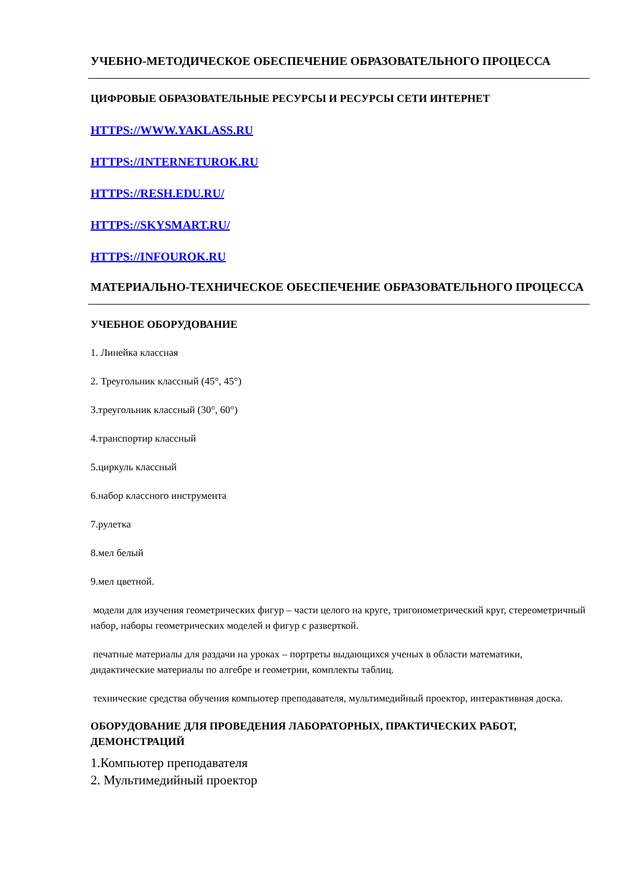УЧЕБНО-МЕТОДИЧЕСКОЕ ОБЕСПЕЧЕНИЕ ОБРАЗОВАТЕЛЬНОГО ПРОЦЕССА
ЦИФРОВЫЕ ОБРАЗОВАТЕЛЬНЫЕ РЕСУРСЫ И РЕСУРСЫ СЕТИ ИНТЕРНЕТ
HTTPS://WWW.YAKLASS.RU
HTTPS://INTERNETUROK.RU
HTTPS://RESH.EDU.RU/
HTTPS://SKYSMART.RU/
HTTPS://INFOUROK.RU
МАТЕРИАЛЬНО-ТЕХНИЧЕСКОЕ ОБЕСПЕЧЕНИЕ ОБРАЗОВАТЕЛЬНОГО ПРОЦЕССА
УЧЕБНОЕ ОБОРУДОВАНИЕ
1. Линейка классная
2. Треугольник классный (45°, 45°)
3.треугольник классный (30°, 60°)
4.транспортир классный
5.циркуль классный
6.набор классного инструмента
7.рулетка
8.мел белый
9.мел цветной.
модели для изучения геометрических фигур – части целого на круге, тригонометрический круг, стереометричный набор, наборы геометрических моделей и фигур с разверткой.
печатные материалы для раздачи на уроках – портреты выдающихся ученых в области математики, дидактические материалы по алгебре и геометрии, комплекты таблиц.
технические средства обучения компьютер преподавателя, мультимедийный проектор, интерактивная доска.
ОБОРУДОВАНИЕ ДЛЯ ПРОВЕДЕНИЯ ЛАБОРАТОРНЫХ, ПРАКТИЧЕСКИХ РАБОТ, ДЕМОНСТРАЦИЙ
1.Компьютер преподавателя
2. Мультимедийный проектор